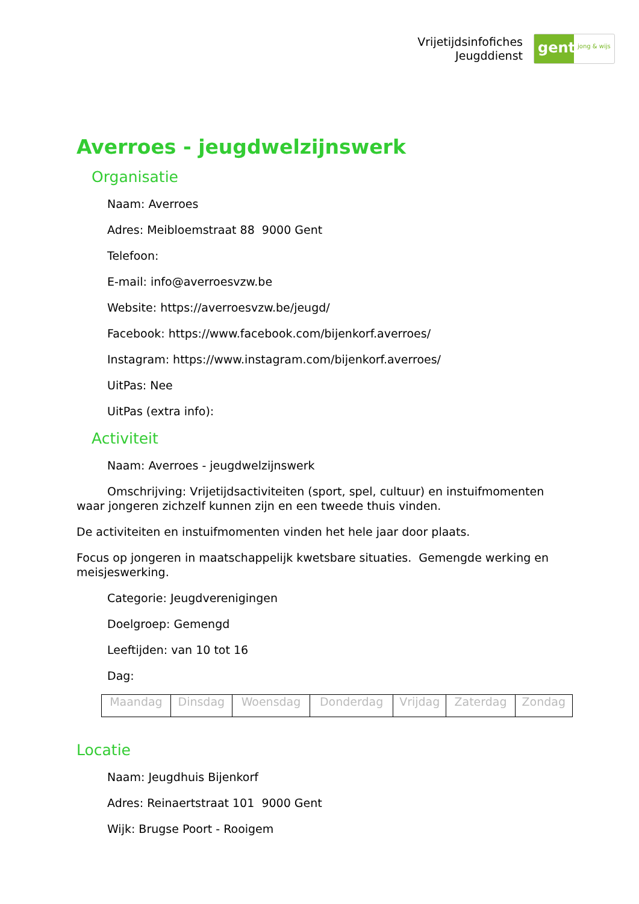Vrijetijdsinfofiches
Jeugddienst
gent:
jong & wijs
Averroes - jeugdwelzijnswerk
Organisatie
Naam: Averroes
Adres: Meibloemstraat 88 9000 Gent
Telefoon:
E-mail: info@averroesvzw.be
Website: https://averroesvzw.be/jeugd/
Facebook: https://www.facebook.com/bijenkorf.averroes/
Instagram: https://www.instagram.com/bijenkorf.averroes/
UitPas: Nee
UitPas (extra info):
Activiteit
Naam: Averroes - jeugdwelzijnswerk
Omschrijving: Vrijetijdsactiviteiten (sport, spel, cultuur) en instuifmomenten waar jongeren zichzelf kunnen zijn en een tweede thuis vinden.
De activiteiten en instuifmomenten vinden het hele jaar door plaats.
Focus op jongeren in maatschappelijk kwetsbare situaties. Gemengde werking en meisjeswerking.
Categorie: Jeugdverenigingen
Doelgroep: Gemengd
Leeftijden: van 10 tot 16
Dag:
| Maandag | Dinsdag | Woensdag | Donderdag | Vrijdag | Zaterdag | Zondag |
Locatie
Naam: Jeugdhuis Bijenkorf
Adres: Reinaertstraat 101 9000 Gent
Wijk: Brugse Poort - Rooigem